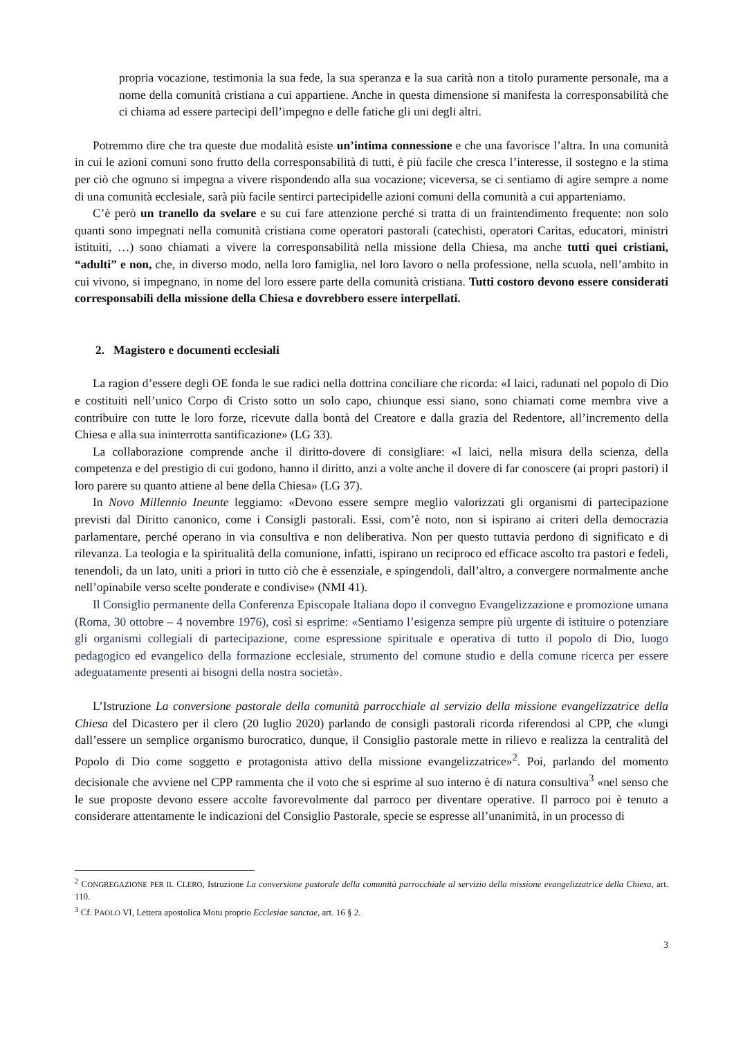propria vocazione, testimonia la sua fede, la sua speranza e la sua carità non a titolo puramente personale, ma a nome della comunità cristiana a cui appartiene. Anche in questa dimensione si manifesta la corresponsabilità che ci chiama ad essere partecipi dell’impegno e delle fatiche gli uni degli altri.
Potremmo dire che tra queste due modalità esiste un’intima connessione e che una favorisce l’altra. In una comunità in cui le azioni comuni sono frutto della corresponsabilità di tutti, è più facile che cresca l’interesse, il sostegno e la stima per ciò che ognuno si impegna a vivere rispondendo alla sua vocazione; viceversa, se ci sentiamo di agire sempre a nome di una comunità ecclesiale, sarà più facile sentirci partecipidelle azioni comuni della comunità a cui apparteniamo.
C’è però un tranello da svelare e su cui fare attenzione perché si tratta di un fraintendimento frequente: non solo quanti sono impegnati nella comunità cristiana come operatori pastorali (catechisti, operatori Caritas, educatori, ministri istituiti, …) sono chiamati a vivere la corresponsabilità nella missione della Chiesa, ma anche tutti quei cristiani, “adulti” e non, che, in diverso modo, nella loro famiglia, nel loro lavoro o nella professione, nella scuola, nell’ambito in cui vivono, si impegnano, in nome del loro essere parte della comunità cristiana. Tutti costoro devono essere considerati corresponsabili della missione della Chiesa e dovrebbero essere interpellati.
2. Magistero e documenti ecclesiali
La ragion d’essere degli OE fonda le sue radici nella dottrina conciliare che ricorda: «I laici, radunati nel popolo di Dio e costituiti nell’unico Corpo di Cristo sotto un solo capo, chiunque essi siano, sono chiamati come membra vive a contribuire con tutte le loro forze, ricevute dalla bontà del Creatore e dalla grazia del Redentore, all’incremento della Chiesa e alla sua ininterrotta santificazione» (LG 33).
La collaborazione comprende anche il diritto-dovere di consigliare: «I laici, nella misura della scienza, della competenza e del prestigio di cui godono, hanno il diritto, anzi a volte anche il dovere di far conoscere (ai propri pastori) il loro parere su quanto attiene al bene della Chiesa» (LG 37).
In Novo Millennio Ineunte leggiamo: «Devono essere sempre meglio valorizzati gli organismi di partecipazione previsti dal Diritto canonico, come i Consigli pastorali. Essi, com’è noto, non si ispirano ai criteri della democrazia parlamentare, perché operano in via consultiva e non deliberativa. Non per questo tuttavia perdono di significato e di rilevanza. La teologia e la spiritualità della comunione, infatti, ispirano un reciproco ed efficace ascolto tra pastori e fedeli, tenendoli, da un lato, uniti a priori in tutto ciò che è essenziale, e spingendoli, dall’altro, a convergere normalmente anche nell’opinabile verso scelte ponderate e condivise» (NMI 41).
Il Consiglio permanente della Conferenza Episcopale Italiana dopo il convegno Evangelizzazione e promozione umana (Roma, 30 ottobre – 4 novembre 1976), così si esprime: «Sentiamo l’esigenza sempre più urgente di istituire o potenziare gli organismi collegiali di partecipazione, come espressione spirituale e operativa di tutto il popolo di Dio, luogo pedagogico ed evangelico della formazione ecclesiale, strumento del comune studio e della comune ricerca per essere adeguatamente presenti ai bisogni della nostra società».
L’Istruzione La conversione pastorale della comunità parrocchiale al servizio della missione evangelizzatrice della Chiesa del Dicastero per il clero (20 luglio 2020) parlando de consigli pastorali ricorda riferendosi al CPP, che «lungi dall’essere un semplice organismo burocratico, dunque, il Consiglio pastorale mette in rilievo e realizza la centralità del Popolo di Dio come soggetto e protagonista attivo della missione evangelizzatrice»<sup>2</sup>. Poi, parlando del momento decisionale che avviene nel CPP rammenta che il voto che si esprime al suo interno è di natura consultiva<sup>3</sup> «nel senso che le sue proposte devono essere accolte favorevolmente dal parroco per diventare operative. Il parroco poi è tenuto a considerare attentamente le indicazioni del Consiglio Pastorale, specie se espresse all’unanimità, in un processo di
<sup>2</sup> CONGREGAZIONE PER IL CLERO, Istruzione La conversione pastorale della comunità parrocchiale al servizio della missione evangelizzatrice della Chiesa, art. 110.
<sup>3</sup> Cf. PAOLO VI, Lettera apostolica Motu proprio Ecclesiae sanctae, art. 16 § 2.
3